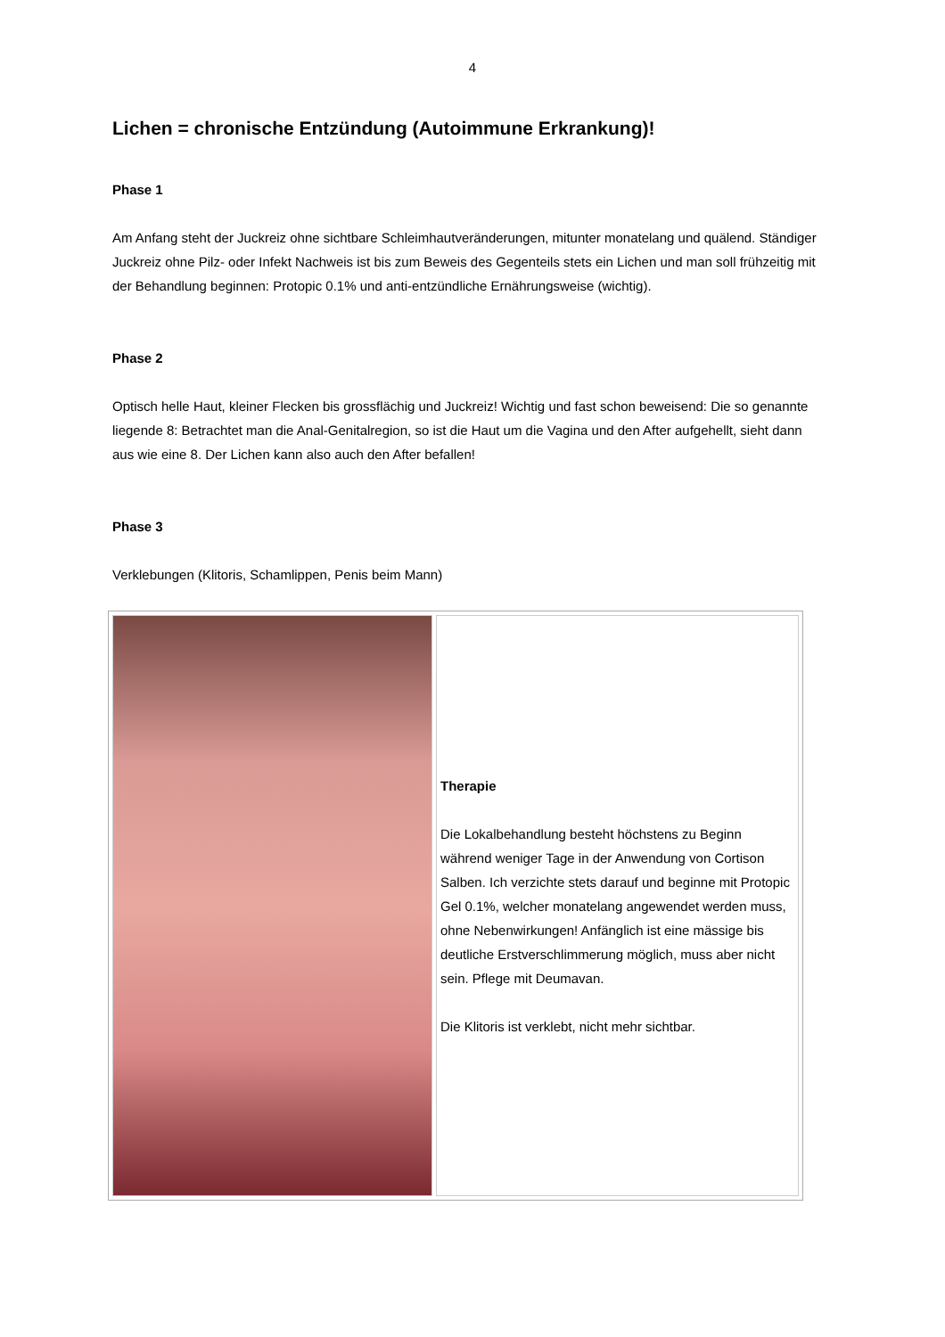4
Lichen = chronische Entzündung (Autoimmune Erkrankung)!
Phase 1
Am Anfang steht der Juckreiz ohne sichtbare Schleimhautveränderungen, mitunter monatelang und quälend. Ständiger Juckreiz ohne Pilz- oder Infekt Nachweis ist bis zum Beweis des Gegenteils stets ein Lichen und man soll frühzeitig mit der Behandlung beginnen: Protopic 0.1% und anti-entzündliche Ernährungsweise (wichtig).
Phase 2
Optisch helle Haut, kleiner Flecken bis grossflächig und Juckreiz! Wichtig und fast schon beweisend: Die so genannte liegende 8: Betrachtet man die Anal-Genitalregion, so ist die Haut um die Vagina und den After aufgehellt, sieht dann aus wie eine 8. Der Lichen kann also auch den After befallen!
Phase 3
Verklebungen (Klitoris, Schamlippen, Penis beim Mann)
| | Therapie Die Lokalbehandlung besteht höchstens zu Beginn während weniger Tage in der Anwendung von Cortison Salben. Ich verzichte stets darauf und beginne mit Protopic Gel 0.1%, welcher monatelang angewendet werden muss, ohne Nebenwirkungen! Anfänglich ist eine mässige bis deutliche Erstverschlimmerung möglich, muss aber nicht sein. Pflege mit Deumavan. Die Klitoris ist verklebt, nicht mehr sichtbar. |